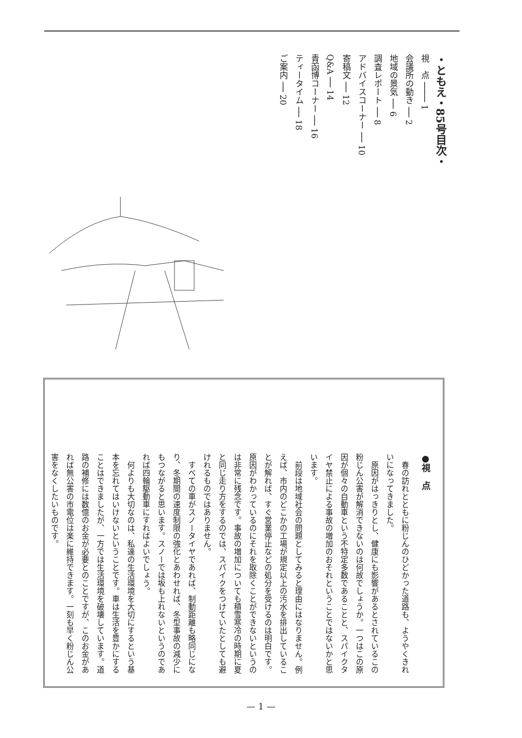・ともえ・85号目次・
視　点 ──── 1
会議所の動き ── 2
地域の景気 ── 6
調査レポート ── 8
アドバイスコーナー ── 10
寄稿文 ── 12
Q&A ── 14
青函博コーナー ── 16
ティータイム ── 18
ご案内 ── 20
●視　点
春の訪れとともに粉じんのひどかった道路も、ようやくきれいになってきました。
原因がはっきりとし、健康にも影響があるとされているこの粉じん公害が解消できないのは何故でしょうか。一つはこの原因が個々の自動車という不特定多数であることと、スパイクタイヤ禁止による事故の増加のおそれということではないかと思います。
前段は地域社会の問題としてみると理由にはなりません。例えば、市内のどこかの工場が規定以上の汚水を排出していることが解れば、すぐ営業停止などの処分を受けるのは明白です。原因がわかっているのにそれを取除くことができないというのは非常に残念です。事故の増加についても積雪寒冷の時期に夏と同じ走り方をするのでは、スパイクをつけていたとしても避けれるものではありません。
すべての車がスノータイヤであれば、制動距離も略同じになり、冬期間の速度制限の強化とあわせれば、冬型事故の減少にもつながると思います。スノーでは坂も上れないというのであれば四輪駆動車にすればよいでしょう。
何よりも大切なのは、私達の生活環境を大切にするという基本を忘れてはいけないということです。車は生活を豊かにすることはできましたが、一方では生活環境を破壊しています。道路の補修には数億のお金が必要とのことですが、このお金があれば無公害の市電位は楽に維持できます。一刻も早く粉じん公害をなくしたいものです。
— 1 —